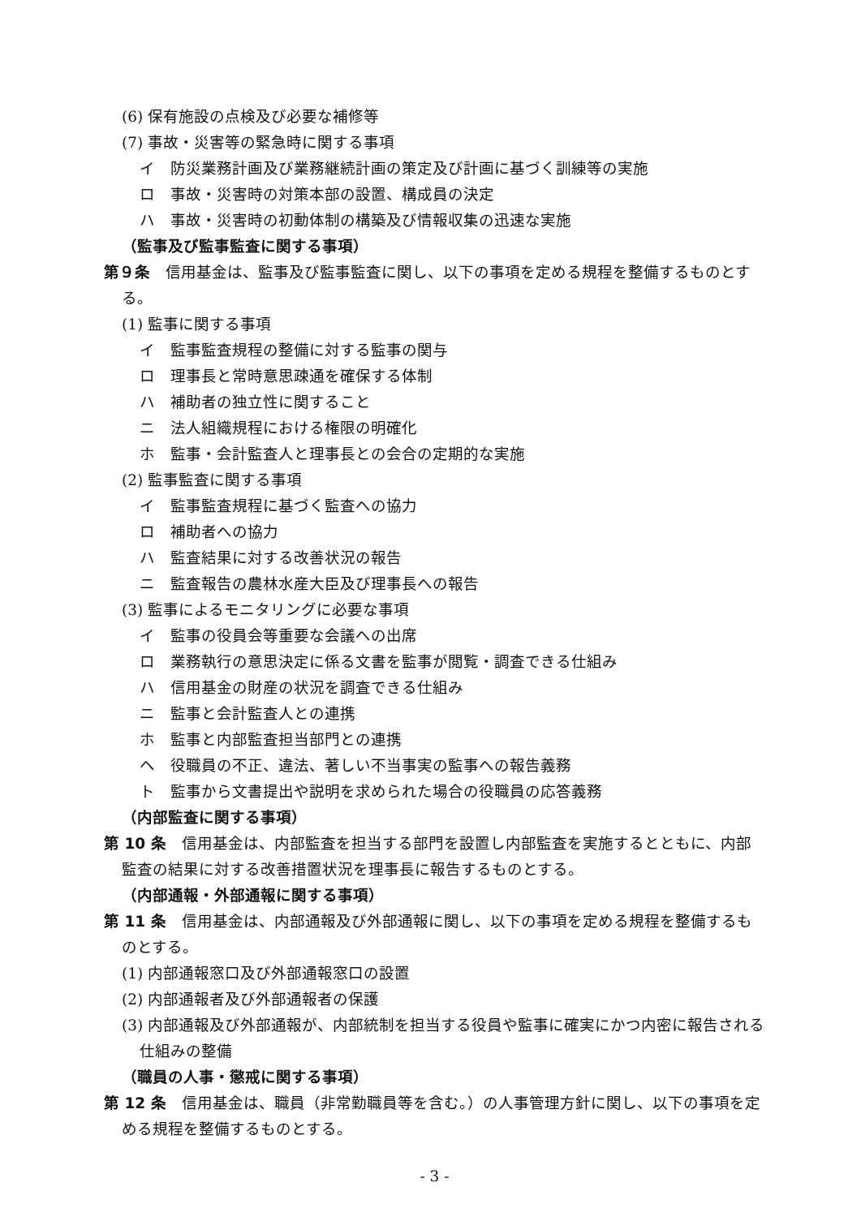(6) 保有施設の点検及び必要な補修等
(7) 事故・災害等の緊急時に関する事項
イ　防災業務計画及び業務継続計画の策定及び計画に基づく訓練等の実施
ロ　事故・災害時の対策本部の設置、構成員の決定
ハ　事故・災害時の初動体制の構築及び情報収集の迅速な実施
（監事及び監事監査に関する事項）
第９条　信用基金は、監事及び監事監査に関し、以下の事項を定める規程を整備するものとする。
(1) 監事に関する事項
イ　監事監査規程の整備に対する監事の関与
ロ　理事長と常時意思疎通を確保する体制
ハ　補助者の独立性に関すること
ニ　法人組織規程における権限の明確化
ホ　監事・会計監査人と理事長との会合の定期的な実施
(2) 監事監査に関する事項
イ　監事監査規程に基づく監査への協力
ロ　補助者への協力
ハ　監査結果に対する改善状況の報告
ニ　監査報告の農林水産大臣及び理事長への報告
(3) 監事によるモニタリングに必要な事項
イ　監事の役員会等重要な会議への出席
ロ　業務執行の意思決定に係る文書を監事が閲覧・調査できる仕組み
ハ　信用基金の財産の状況を調査できる仕組み
ニ　監事と会計監査人との連携
ホ　監事と内部監査担当部門との連携
ヘ　役職員の不正、違法、著しい不当事実の監事への報告義務
ト　監事から文書提出や説明を求められた場合の役職員の応答義務
（内部監査に関する事項）
第 10 条　信用基金は、内部監査を担当する部門を設置し内部監査を実施するとともに、内部監査の結果に対する改善措置状況を理事長に報告するものとする。
（内部通報・外部通報に関する事項）
第 11 条　信用基金は、内部通報及び外部通報に関し、以下の事項を定める規程を整備するものとする。
(1) 内部通報窓口及び外部通報窓口の設置
(2) 内部通報者及び外部通報者の保護
(3) 内部通報及び外部通報が、内部統制を担当する役員や監事に確実にかつ内密に報告される仕組みの整備
（職員の人事・懲戒に関する事項）
第 12 条　信用基金は、職員（非常勤職員等を含む。）の人事管理方針に関し、以下の事項を定める規程を整備するものとする。
- 3 -